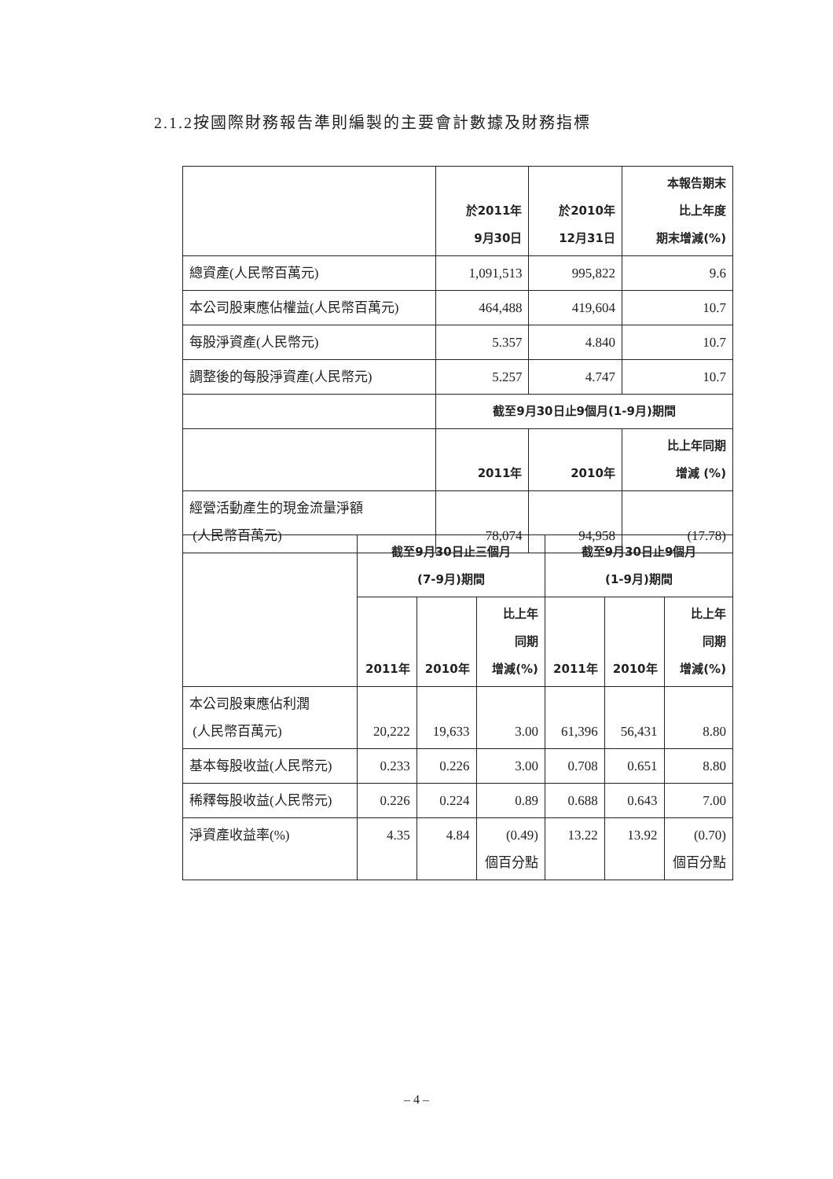2.1.2按國際財務報告準則編製的主要會計數據及財務指標
| | 於2011年 9月30日 | 於2010年 12月31日 | 本報告期末 比上年度 期末增減(%) |
| --- | --- | --- | --- |
| 總資產(人民幣百萬元) | 1,091,513 | 995,822 | 9.6 |
| 本公司股東應佔權益(人民幣百萬元) | 464,488 | 419,604 | 10.7 |
| 每股淨資產(人民幣元) | 5.357 | 4.840 | 10.7 |
| 調整後的每股淨資產(人民幣元) | 5.257 | 4.747 | 10.7 |
| | 截至9月30日止9個月(1-9月)期間 | | |
| | 2011年 | 2010年 | 比上年同期 增減 (%) |
| 經營活動產生的現金流量淨額 (人民幣百萬元) | 78,074 | 94,958 | (17.78) |
| | 截至9月30日止三個月 (7-9月)期間 | | | 截至9月30日止9個月 (1-9月)期間 | | |
| --- | --- | --- | --- | --- | --- | --- |
| | 2011年 | 2010年 | 比上年 同期 增減(%) | 2011年 | 2010年 | 比上年 同期 增減(%) |
| 本公司股東應佔利潤 (人民幣百萬元) | 20,222 | 19,633 | 3.00 | 61,396 | 56,431 | 8.80 |
| 基本每股收益(人民幣元) | 0.233 | 0.226 | 3.00 | 0.708 | 0.651 | 8.80 |
| 稀釋每股收益(人民幣元) | 0.226 | 0.224 | 0.89 | 0.688 | 0.643 | 7.00 |
| 淨資產收益率(%) | 4.35 | 4.84 | (0.49) 個百分點 | 13.22 | 13.92 | (0.70) 個百分點 |
– 4 –